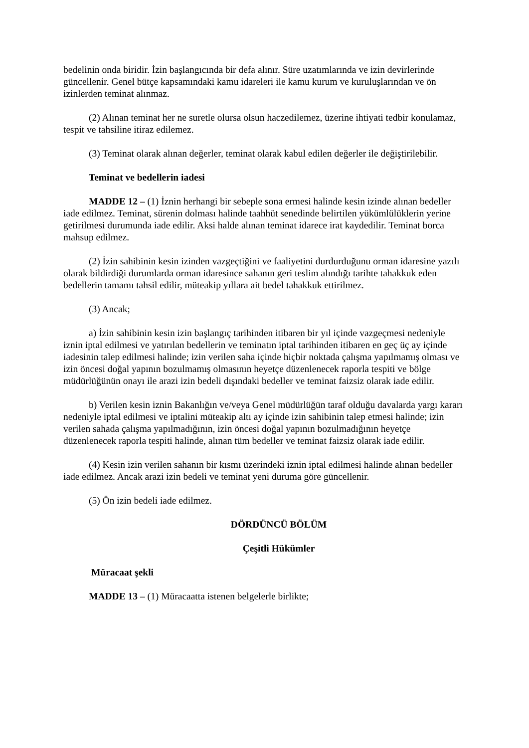bedelinin onda biridir. İzin başlangıcında bir defa alınır. Süre uzatımlarında ve izin devirlerinde güncellenir. Genel bütçe kapsamındaki kamu idareleri ile kamu kurum ve kuruluşlarından ve ön izinlerden teminat alınmaz.
(2) Alınan teminat her ne suretle olursa olsun haczedilemez, üzerine ihtiyati tedbir konulamaz, tespit ve tahsiline itiraz edilemez.
(3) Teminat olarak alınan değerler, teminat olarak kabul edilen değerler ile değiştirilebilir.
Teminat ve bedellerin iadesi
MADDE 12 – (1) İznin herhangi bir sebeple sona ermesi halinde kesin izinde alınan bedeller iade edilmez. Teminat, sürenin dolması halinde taahhüt senedinde belirtilen yükümlülüklerin yerine getirilmesi durumunda iade edilir. Aksi halde alınan teminat idarece irat kaydedilir. Teminat borca mahsup edilmez.
(2) İzin sahibinin kesin izinden vazgeçtiğini ve faaliyetini durdurduğunu orman idaresine yazılı olarak bildirdiği durumlarda orman idaresince sahanın geri teslim alındığı tarihte tahakkuk eden bedellerin tamamı tahsil edilir, müteakip yıllara ait bedel tahakkuk ettirilmez.
(3) Ancak;
a) İzin sahibinin kesin izin başlangıç tarihinden itibaren bir yıl içinde vazgeçmesi nedeniyle iznin iptal edilmesi ve yatırılan bedellerin ve teminatın iptal tarihinden itibaren en geç üç ay içinde iadesinin talep edilmesi halinde; izin verilen saha içinde hiçbir noktada çalışma yapılmamış olması ve izin öncesi doğal yapının bozulmamış olmasının heyetçe düzenlenecek raporla tespiti ve bölge müdürlüğünün onayı ile arazi izin bedeli dışındaki bedeller ve teminat faizsiz olarak iade edilir.
b) Verilen kesin iznin Bakanlığın ve/veya Genel müdürlüğün taraf olduğu davalarda yargı kararı nedeniyle iptal edilmesi ve iptalini müteakip altı ay içinde izin sahibinin talep etmesi halinde; izin verilen sahada çalışma yapılmadığının, izin öncesi doğal yapının bozulmadığının heyetçe düzenlenecek raporla tespiti halinde, alınan tüm bedeller ve teminat faizsiz olarak iade edilir.
(4) Kesin izin verilen sahanın bir kısmı üzerindeki iznin iptal edilmesi halinde alınan bedeller iade edilmez. Ancak arazi izin bedeli ve teminat yeni duruma göre güncellenir.
(5) Ön izin bedeli iade edilmez.
DÖRDÜNCÜ BÖLÜM
Çeşitli Hükümler
Müracaat şekli
MADDE 13 – (1) Müracaatta istenen belgelerle birlikte;